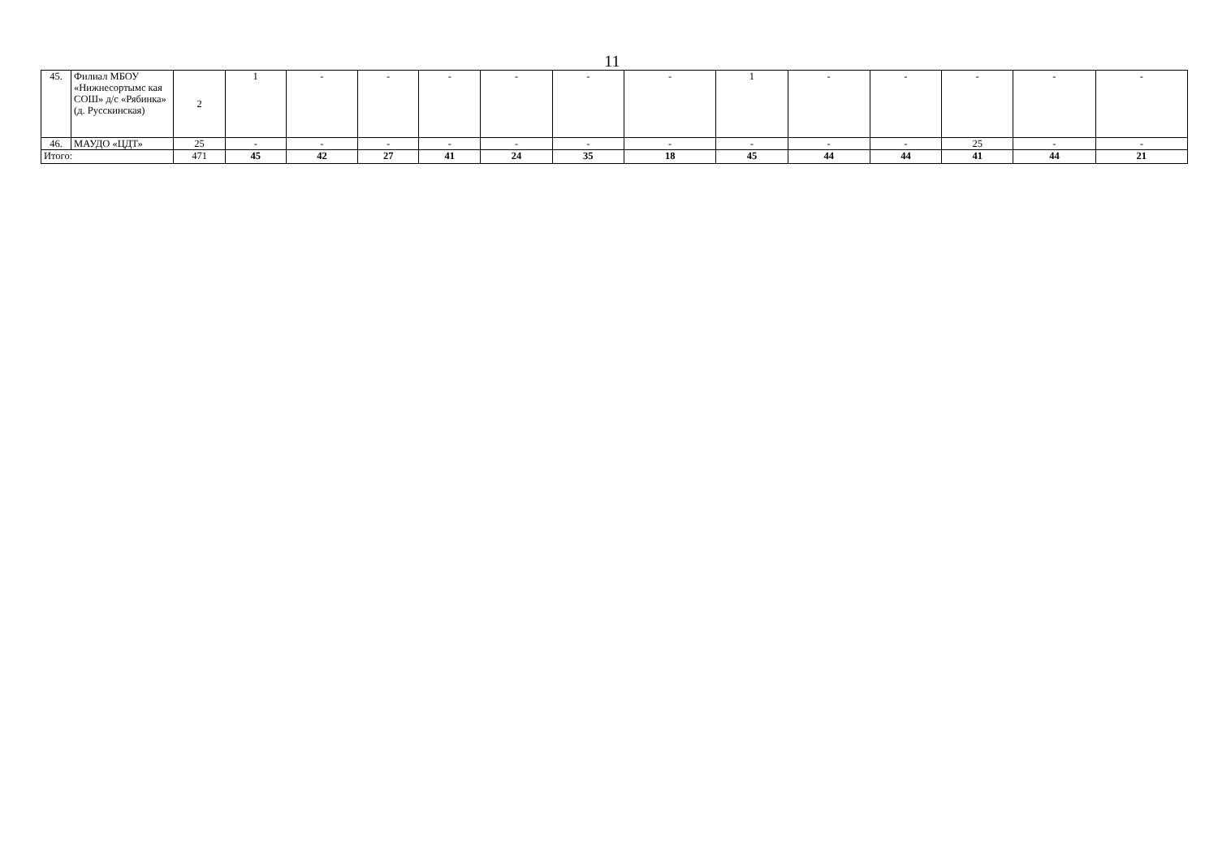11
| 45. | Филиал МБОУ «Нижнесортымс кая СОШ» д/с «Рябинка» (д. Русскинская) | 2 | 1 | - | - | - | - | - | - | 1 | - | - | - | - | - |
| 46. | МАУДО «ЦДТ» | 25 | - | - | - | - | - | - | - | - | - | - | 25 | - | - |
| Итого: | | 471 | 45 | 42 | 27 | 41 | 24 | 35 | 18 | 45 | 44 | 44 | 41 | 44 | 21 |